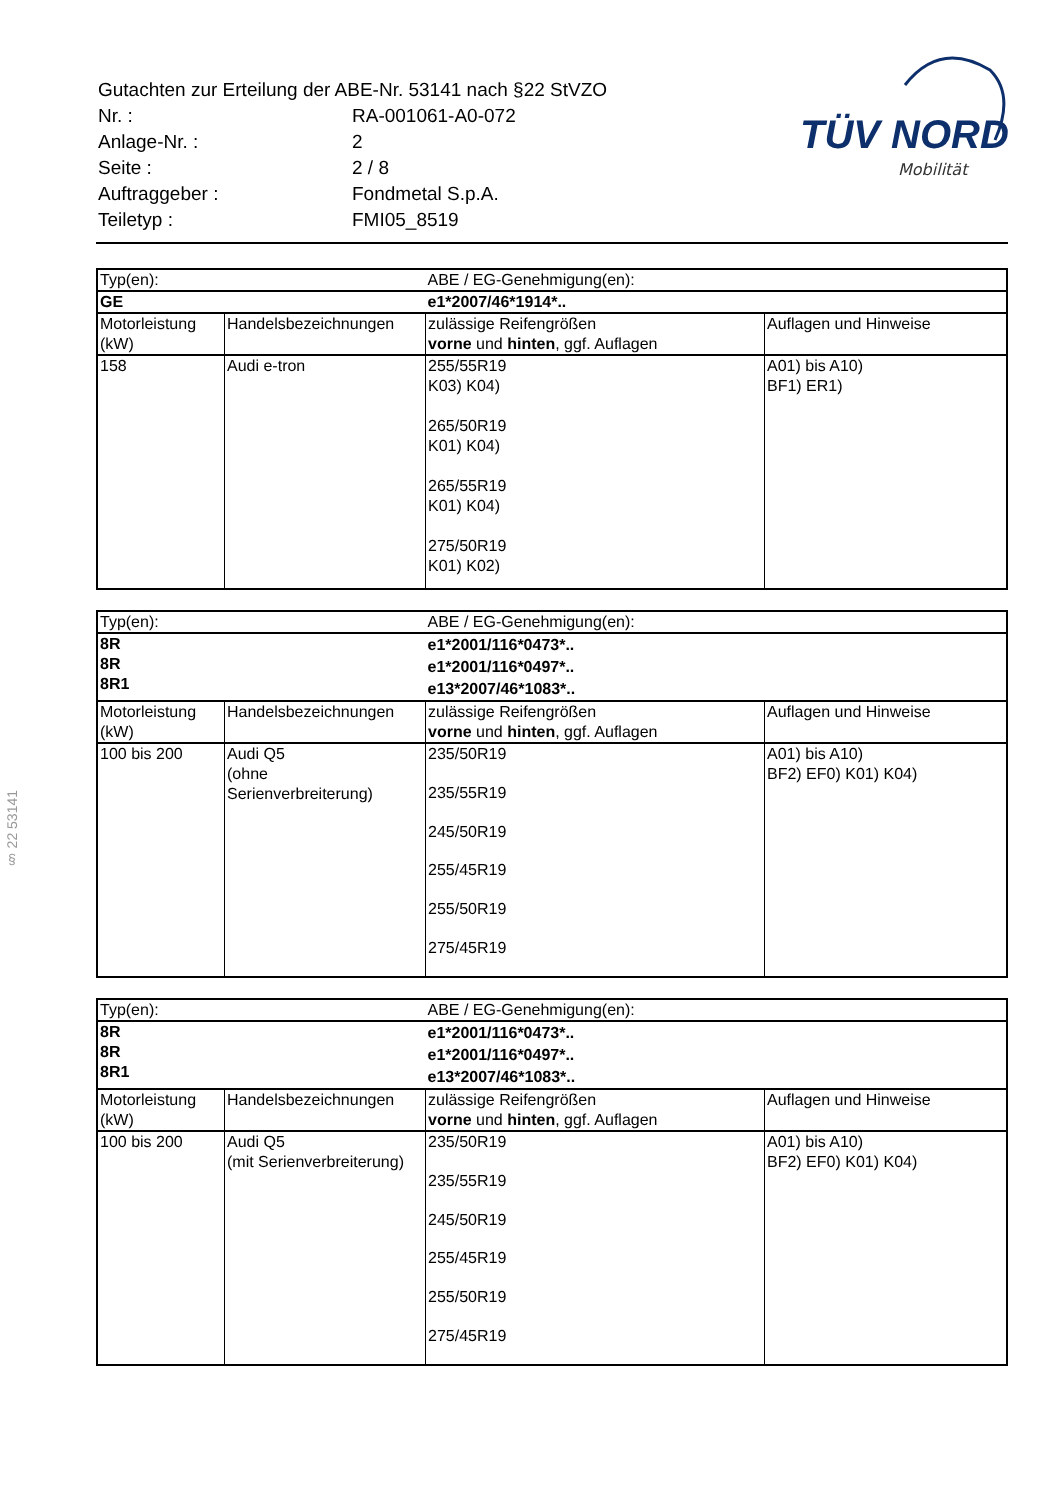| Gutachten zur Erteilung der ABE-Nr. 53141 nach §22 StVZO | |
| Nr. : | RA-001061-A0-072 |
| Anlage-Nr. : | 2 |
| Seite : | 2 / 8 |
| Auftraggeber : | Fondmetal S.p.A. |
| Teiletyp : | FMI05_8519 |
TÜV NORD
Mobilität
§ 22 53141
| Typ(en): | | ABE / EG-Genehmigung(en): | |
| GE | | e1*2007/46*1914*.. | |
| Motorleistung (kW) | Handelsbezeichnungen | zulässige Reifengrößen vorne und hinten , ggf. Auflagen | Auflagen und Hinweise |
| 158 | Audi e-tron | 255/55R19 K03) K04) 265/50R19 K01) K04) 265/55R19 K01) K04) 275/50R19 K01) K02) | A01) bis A10) BF1) ER1) |
| Typ(en): | | ABE / EG-Genehmigung(en): | |
| 8R 8R 8R1 | | e1*2001/116*0473*.. e1*2001/116*0497*.. e13*2007/46*1083*.. | |
| Motorleistung (kW) | Handelsbezeichnungen | zulässige Reifengrößen vorne und hinten , ggf. Auflagen | Auflagen und Hinweise |
| 100 bis 200 | Audi Q5 (ohne Serienverbreiterung) | 235/50R19 235/55R19 245/50R19 255/45R19 255/50R19 275/45R19 | A01) bis A10) BF2) EF0) K01) K04) |
| Typ(en): | | ABE / EG-Genehmigung(en): | |
| 8R 8R 8R1 | | e1*2001/116*0473*.. e1*2001/116*0497*.. e13*2007/46*1083*.. | |
| Motorleistung (kW) | Handelsbezeichnungen | zulässige Reifengrößen vorne und hinten , ggf. Auflagen | Auflagen und Hinweise |
| 100 bis 200 | Audi Q5 (mit Serienverbreiterung) | 235/50R19 235/55R19 245/50R19 255/45R19 255/50R19 275/45R19 | A01) bis A10) BF2) EF0) K01) K04) |